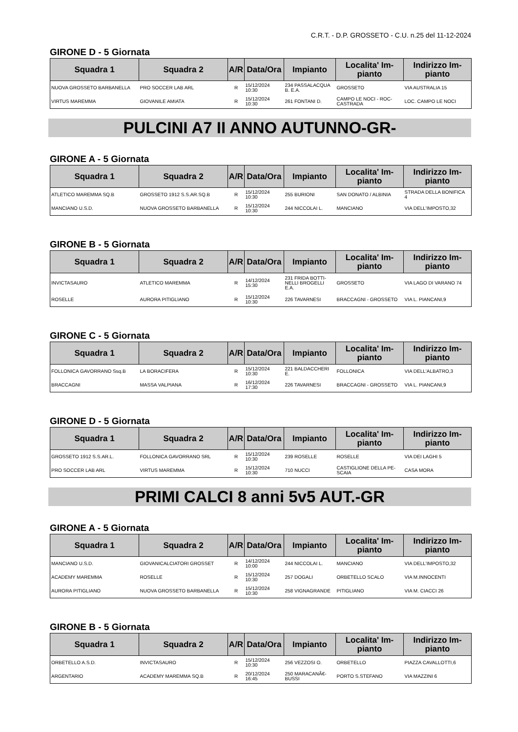C.R.T. - D.P. GROSSETO - C.U. n.25 del 11-12-2024
GIRONE D - 5 Giornata
| Squadra 1 | Squadra 2 | A/R | Data/Ora | Impianto | Localita' Im- pianto | Indirizzo Im- pianto |
| --- | --- | --- | --- | --- | --- | --- |
| NUOVA GROSSETO BARBANELLA | PRO SOCCER LAB ARL | R | 15/12/2024 10:30 | 234 PASSALACQUA B. E.A. | GROSSETO | VIA AUSTRALIA 15 |
| VIRTUS MAREMMA | GIOVANILE AMIATA | R | 15/12/2024 10:30 | 261 FONTANI D. | CAMPO LE NOCI - ROC- CASTRADA | LOC. CAMPO LE NOCI |
PULCINI A7 II ANNO AUTUNNO-GR-
GIRONE A - 5 Giornata
| Squadra 1 | Squadra 2 | A/R | Data/Ora | Impianto | Localita' Im- pianto | Indirizzo Im- pianto |
| --- | --- | --- | --- | --- | --- | --- |
| ATLETICO MAREMMA SQ.B | GROSSETO 1912 S.S.AR.SQ.B | R | 15/12/2024 10:30 | 255 BURIONI | SAN DONATO / ALBINIA | STRADA DELLA BONIFICA 4 |
| MANCIANO U.S.D. | NUOVA GROSSETO BARBANELLA | R | 15/12/2024 10:30 | 244 NICCOLAI L. | MANCIANO | VIA DELL'IMPOSTO,32 |
GIRONE B - 5 Giornata
| Squadra 1 | Squadra 2 | A/R | Data/Ora | Impianto | Localita' Im- pianto | Indirizzo Im- pianto |
| --- | --- | --- | --- | --- | --- | --- |
| INVICTASAURO | ATLETICO MAREMMA | R | 14/12/2024 15:30 | 231 FRIDA BOTTI- NELLI BROGELLI E.A. | GROSSETO | VIA LAGO DI VARANO 74 |
| ROSELLE | AURORA PITIGLIANO | R | 15/12/2024 10:30 | 226 TAVARNESI | BRACCAGNI - GROSSETO | VIA L. PIANCANI,9 |
GIRONE C - 5 Giornata
| Squadra 1 | Squadra 2 | A/R | Data/Ora | Impianto | Localita' Im- pianto | Indirizzo Im- pianto |
| --- | --- | --- | --- | --- | --- | --- |
| FOLLONICA GAVORRANO Ssq.B | LA BORACIFERA | R | 15/12/2024 10:30 | 221 BALDACCHERI E. | FOLLONICA | VIA DELL'ALBATRO,3 |
| BRACCAGNI | MASSA VALPIANA | R | 16/12/2024 17:30 | 226 TAVARNESI | BRACCAGNI - GROSSETO | VIA L. PIANCANI,9 |
GIRONE D - 5 Giornata
| Squadra 1 | Squadra 2 | A/R | Data/Ora | Impianto | Localita' Im- pianto | Indirizzo Im- pianto |
| --- | --- | --- | --- | --- | --- | --- |
| GROSSETO 1912 S.S.AR.L. | FOLLONICA GAVORRANO SRL | R | 15/12/2024 10:30 | 239 ROSELLE | ROSELLE | VIA DEI LAGHI 5 |
| PRO SOCCER LAB ARL | VIRTUS MAREMMA | R | 15/12/2024 10:30 | 710 NUCCI | CASTIGLIONE DELLA PE- SCAIA | CASA MORA |
PRIMI CALCI 8 anni 5v5 AUT.-GR
GIRONE A - 5 Giornata
| Squadra 1 | Squadra 2 | A/R | Data/Ora | Impianto | Localita' Im- pianto | Indirizzo Im- pianto |
| --- | --- | --- | --- | --- | --- | --- |
| MANCIANO U.S.D. | GIOVANICALCIATORI GROSSET | R | 14/12/2024 10:00 | 244 NICCOLAI L. | MANCIANO | VIA DELL'IMPOSTO,32 |
| ACADEMY MAREMMA | ROSELLE | R | 15/12/2024 10:30 | 257 DOGALI | ORBETELLO SCALO | VIA M.INNOCENTI |
| AURORA PITIGLIANO | NUOVA GROSSETO BARBANELLA | R | 15/12/2024 10:30 | 258 VIGNAGRANDE | PITIGLIANO | VIA M. CIACCI 26 |
GIRONE B - 5 Giornata
| Squadra 1 | Squadra 2 | A/R | Data/Ora | Impianto | Localita' Im- pianto | Indirizzo Im- pianto |
| --- | --- | --- | --- | --- | --- | --- |
| ORBETELLO A.S.D. | INVICTASAURO | R | 15/12/2024 10:30 | 256 VEZZOSI O. | ORBETELLO | PIAZZA CAVALLOTTI,6 |
| ARGENTARIO | ACADEMY MAREMMA SQ.B | R | 20/12/2024 16:45 | 250 MARACANÃ€- BUSSI | PORTO S.STEFANO | VIA MAZZINI 6 |